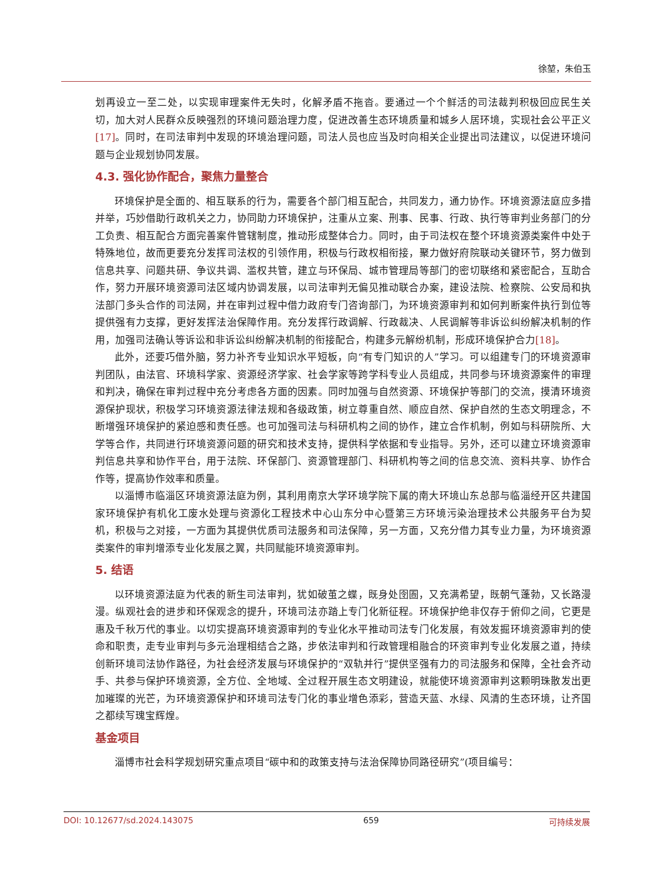徐堃，朱伯玉
划再设立一至二处，以实现审理案件无失时，化解矛盾不拖沓。要通过一个个鲜活的司法裁判积极回应民生关切，加大对人民群众反映强烈的环境问题治理力度，促进改善生态环境质量和城乡人居环境，实现社会公平正义[17]。同时，在司法审判中发现的环境治理问题，司法人员也应当及时向相关企业提出司法建议，以促进环境问题与企业规划协同发展。
4.3. 强化协作配合，聚焦力量整合
环境保护是全面的、相互联系的行为，需要各个部门相互配合，共同发力，通力协作。环境资源法庭应多措并举，巧妙借助行政机关之力，协同助力环境保护，注重从立案、刑事、民事、行政、执行等审判业务部门的分工负责、相互配合方面完善案件管辖制度，推动形成整体合力。同时，由于司法权在整个环境资源类案件中处于特殊地位，故而更要充分发挥司法权的引领作用，积极与行政权相衔接，聚力做好府院联动关键环节，努力做到信息共享、问题共研、争议共调、滥权共管，建立与环保局、城市管理局等部门的密切联络和紧密配合，互助合作，努力开展环境资源司法区域内协调发展，以司法审判无偏见推动联合办案，建设法院、检察院、公安局和执法部门多头合作的司法网，并在审判过程中借力政府专门咨询部门，为环境资源审判和如何判断案件执行到位等提供强有力支撑，更好发挥法治保障作用。充分发挥行政调解、行政裁决、人民调解等非诉讼纠纷解决机制的作用，加强司法确认等诉讼和非诉讼纠纷解决机制的衔接配合，构建多元解纷机制，形成环境保护合力[18]。
此外，还要巧借外脑，努力补齐专业知识水平短板，向“有专门知识的人”学习。可以组建专门的环境资源审判团队，由法官、环境科学家、资源经济学家、社会学家等跨学科专业人员组成，共同参与环境资源案件的审理和判决，确保在审判过程中充分考虑各方面的因素。同时加强与自然资源、环境保护等部门的交流，摸清环境资源保护现状，积极学习环境资源法律法规和各级政策，树立尊重自然、顺应自然、保护自然的生态文明理念，不断增强环境保护的紧迫感和责任感。也可加强司法与科研机构之间的协作，建立合作机制，例如与科研院所、大学等合作，共同进行环境资源问题的研究和技术支持，提供科学依据和专业指导。另外，还可以建立环境资源审判信息共享和协作平台，用于法院、环保部门、资源管理部门、科研机构等之间的信息交流、资料共享、协作合作等，提高协作效率和质量。
以淄博市临淄区环境资源法庭为例，其利用南京大学环境学院下属的南大环境山东总部与临淄经开区共建国家环境保护有机化工废水处理与资源化工程技术中心山东分中心暨第三方环境污染治理技术公共服务平台为契机，积极与之对接，一方面为其提供优质司法服务和司法保障，另一方面，又充分借力其专业力量，为环境资源类案件的审判增添专业化发展之翼，共同赋能环境资源审判。
5. 结语
以环境资源法庭为代表的新生司法审判，犹如破茧之蝶，既身处囹圄，又充满希望，既朝气蓬勃，又长路漫漫。纵观社会的进步和环保观念的提升，环境司法亦踏上专门化新征程。环境保护绝非仅存于俯仰之间，它更是惠及千秋万代的事业。以切实提高环境资源审判的专业化水平推动司法专门化发展，有效发掘环境资源审判的使命和职责，走专业审判与多元治理相结合之路，步依法审判和行政管理相融合的环资审判专业化发展之道，持续创新环境司法协作路径，为社会经济发展与环境保护的“双轨并行”提供坚强有力的司法服务和保障，全社会齐动手、共参与保护环境资源，全方位、全地域、全过程开展生态文明建设，就能使环境资源审判这颗明珠散发出更加璀璨的光芒，为环境资源保护和环境司法专门化的事业增色添彩，营造天蓝、水绿、风清的生态环境，让齐国之都续写瑰宝辉煌。
基金项目
淄博市社会科学规划研究重点项目“碳中和的政策支持与法治保障协同路径研究”(项目编号：
DOI: 10.12677/sd.2024.143075 659 可持续发展